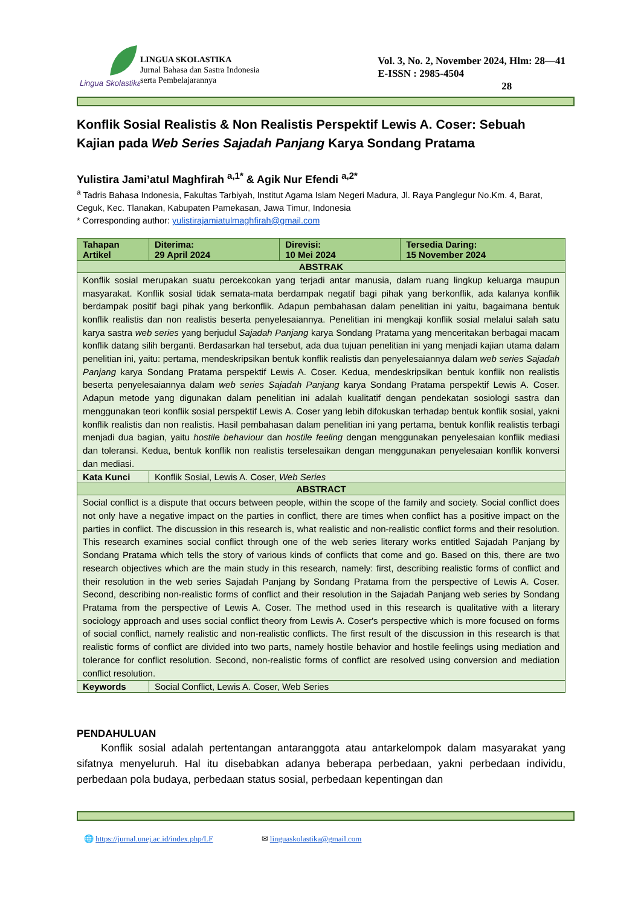Lingua Skolastika
LINGUA SKOLASTIKA
Jurnal Bahasa dan Sastra Indonesia
serta Pembelajarannya
Vol. 3, No. 2, November 2024, Hlm: 28—41
E-ISSN : 2985-4504
28
Konflik Sosial Realistis & Non Realistis Perspektif Lewis A. Coser: Sebuah Kajian pada Web Series Sajadah Panjang Karya Sondang Pratama
Yulistira Jami’atul Maghfirah <sup>a,1*</sup> & Agik Nur Efendi <sup>a,2*</sup>
<sup>a</sup> Tadris Bahasa Indonesia, Fakultas Tarbiyah, Institut Agama Islam Negeri Madura, Jl. Raya Panglegur No.Km. 4, Barat, Ceguk, Kec. Tlanakan, Kabupaten Pamekasan, Jawa Timur, Indonesia
* Corresponding author: yulistirajamiatulmaghfirah@gmail.com
| Tahapan Artikel | Diterima: 29 April 2024 | Direvisi: 10 Mei 2024 | Tersedia Daring: 15 November 2024 |
| ABSTRAK | | | |
| Konflik sosial merupakan suatu percekcokan yang terjadi antar manusia, dalam ruang lingkup keluarga maupun masyarakat. Konflik sosial tidak semata-mata berdampak negatif bagi pihak yang berkonflik, ada kalanya konflik berdampak positif bagi pihak yang berkonflik. Adapun pembahasan dalam penelitian ini yaitu, bagaimana bentuk konflik realistis dan non realistis beserta penyelesaiannya. Penelitian ini mengkaji konflik sosial melalui salah satu karya sastra web series yang berjudul Sajadah Panjang karya Sondang Pratama yang menceritakan berbagai macam konflik datang silih berganti. Berdasarkan hal tersebut, ada dua tujuan penelitian ini yang menjadi kajian utama dalam penelitian ini, yaitu: pertama, mendeskripsikan bentuk konflik realistis dan penyelesaiannya dalam web series Sajadah Panjang karya Sondang Pratama perspektif Lewis A. Coser. Kedua, mendeskripsikan bentuk konflik non realistis beserta penyelesaiannya dalam web series Sajadah Panjang karya Sondang Pratama perspektif Lewis A. Coser. Adapun metode yang digunakan dalam penelitian ini adalah kualitatif dengan pendekatan sosiologi sastra dan menggunakan teori konflik sosial perspektif Lewis A. Coser yang lebih difokuskan terhadap bentuk konflik sosial, yakni konflik realistis dan non realistis. Hasil pembahasan dalam penelitian ini yang pertama, bentuk konflik realistis terbagi menjadi dua bagian, yaitu hostile behaviour dan hostile feeling dengan menggunakan penyelesaian konflik mediasi dan toleransi. Kedua, bentuk konflik non realistis terselesaikan dengan menggunakan penyelesaian konflik konversi dan mediasi. | | | |
| Kata Kunci | Konflik Sosial, Lewis A. Coser, Web Series | | |
| ABSTRACT | | | |
| Social conflict is a dispute that occurs between people, within the scope of the family and society. Social conflict does not only have a negative impact on the parties in conflict, there are times when conflict has a positive impact on the parties in conflict. The discussion in this research is, what realistic and non-realistic conflict forms and their resolution. This research examines social conflict through one of the web series literary works entitled Sajadah Panjang by Sondang Pratama which tells the story of various kinds of conflicts that come and go. Based on this, there are two research objectives which are the main study in this research, namely: first, describing realistic forms of conflict and their resolution in the web series Sajadah Panjang by Sondang Pratama from the perspective of Lewis A. Coser. Second, describing non-realistic forms of conflict and their resolution in the Sajadah Panjang web series by Sondang Pratama from the perspective of Lewis A. Coser. The method used in this research is qualitative with a literary sociology approach and uses social conflict theory from Lewis A. Coser's perspective which is more focused on forms of social conflict, namely realistic and non-realistic conflicts. The first result of the discussion in this research is that realistic forms of conflict are divided into two parts, namely hostile behavior and hostile feelings using mediation and tolerance for conflict resolution. Second, non-realistic forms of conflict are resolved using conversion and mediation conflict resolution. | | | |
| Keywords | Social Conflict, Lewis A. Coser, Web Series | | |
PENDAHULUAN
Konflik sosial adalah pertentangan antaranggota atau antarkelompok dalam masyarakat yang sifatnya menyeluruh. Hal itu disebabkan adanya beberapa perbedaan, yakni perbedaan individu, perbedaan pola budaya, perbedaan status sosial, perbedaan kepentingan dan
🌐 https://jurnal.unej.ac.id/index.php/LF ✉ linguaskolastika@gmail.com